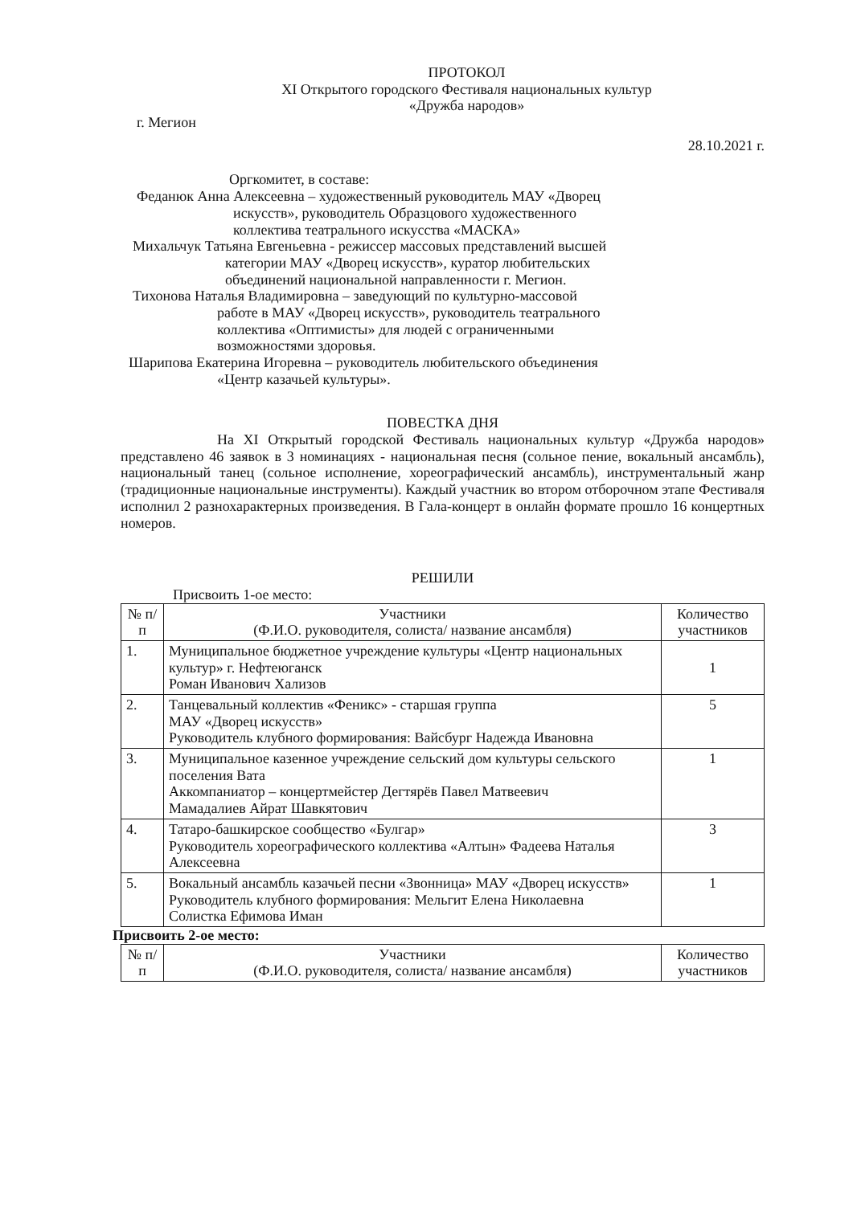ПРОТОКОЛ
XI Открытого городского Фестиваля национальных культур
«Дружба народов»
г. Мегион
28.10.2021 г.
Оргкомитет, в составе:
Феданюк Анна Алексеевна – художественный руководитель МАУ «Дворец
искусств», руководитель Образцового художественного
коллектива театрального искусства «МАСКА»
Михальчук Татьяна Евгеньевна - режиссер массовых представлений высшей
категории МАУ «Дворец искусств», куратор любительских
объединений национальной направленности г. Мегион.
Тихонова Наталья Владимировна – заведующий по культурно-массовой
работе в МАУ «Дворец искусств», руководитель театрального
коллектива «Оптимисты» для людей с ограниченными
возможностями здоровья.
Шарипова Екатерина Игоревна – руководитель любительского объединения
«Центр казачьей культуры».
ПОВЕСТКА ДНЯ
На XI Открытый городской Фестиваль национальных культур «Дружба народов» представлено 46 заявок в 3 номинациях - национальная песня (сольное пение, вокальный ансамбль), национальный танец (сольное исполнение, хореографический ансамбль), инструментальный жанр (традиционные национальные инструменты). Каждый участник во втором отборочном этапе Фестиваля исполнил 2 разнохарактерных произведения. В Гала-концерт в онлайн формате прошло 16 концертных номеров.
РЕШИЛИ
Присвоить 1-ое место:
| № п/п | Участники (Ф.И.О. руководителя, солиста/ название ансамбля) | Количество участников |
| --- | --- | --- |
| 1. | Муниципальное бюджетное учреждение культуры «Центр национальных культур» г. Нефтеюганск Роман Иванович Хализов | 1 |
| 2. | Танцевальный коллектив «Феникс» - старшая группа МАУ «Дворец искусств» Руководитель клубного формирования: Вайсбург Надежда Ивановна | 5 |
| 3. | Муниципальное казенное учреждение сельский дом культуры сельского поселения Вата Аккомпаниатор – концертмейстер Дегтярёв Павел Матвеевич Мамадалиев Айрат Шавкятович | 1 |
| 4. | Татаро-башкирское сообщество «Булгар» Руководитель хореографического коллектива «Алтын» Фадеева Наталья Алексеевна | 3 |
| 5. | Вокальный ансамбль казачьей песни «Звонница» МАУ «Дворец искусств» Руководитель клубного формирования: Мельгит Елена Николаевна Солистка Ефимова Иман | 1 |
Присвоить 2-ое место:
| № п/п | Участники (Ф.И.О. руководителя, солиста/ название ансамбля) | Количество участников |
| --- | --- | --- |